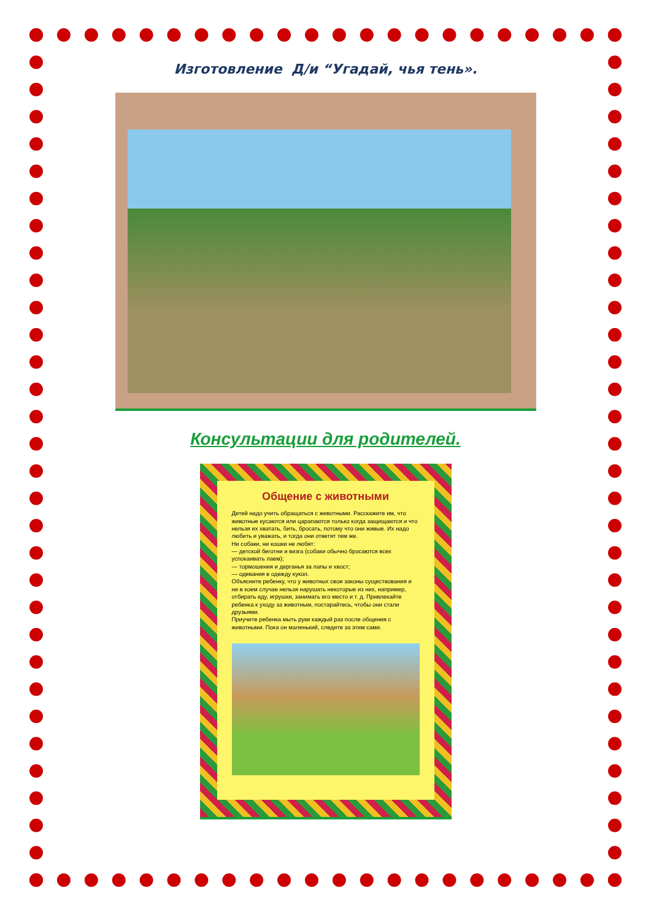Изготовление Д/и “Угадай, чья тень».
Консультации для родителей.
Общение с животными
Детей надо учить обращаться с животными. Расскажите им, что животные кусаются или царапаются только когда защищаются и что нельзя их хватать, бить, бросать, потому что они живые. Их надо любить и уважать, и тогда они ответят тем же.
Ни собаки, ни кошки не любят:
— детской беготни и визга (собаки обычно бросаются всех успокаивать лаем);
— тормошения и дерганья за лапы и хвост;
— одевания в одежду кукол.
Объясните ребенку, что у животных свои законы существования и ни в коем случае нельзя нарушать некоторые из них, например, отбирать еду, игрушки, занимать его место и т. д. Привлекайте ребенка к уходу за животным, постарайтесь, чтобы они стали друзьями.
Приучите ребенка мыть руки каждый раз после общения с животными. Пока он маленький, следите за этим сами.